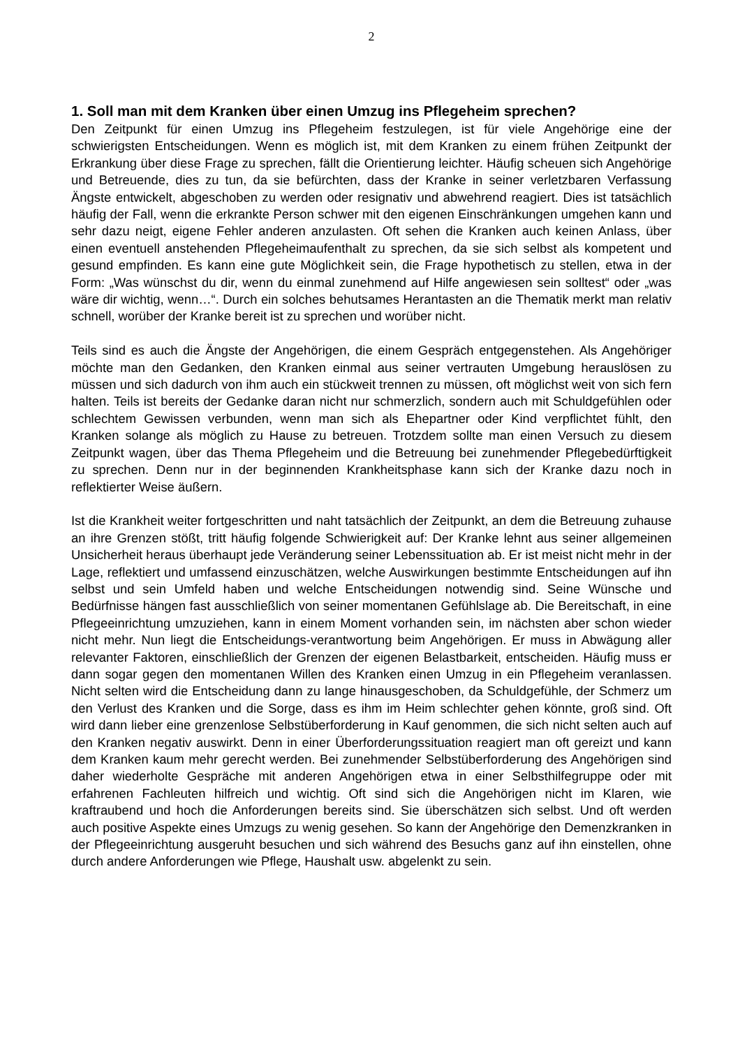2
1. Soll man mit dem Kranken über einen Umzug ins Pflegeheim sprechen?
Den Zeitpunkt für einen Umzug ins Pflegeheim festzulegen, ist für viele Angehörige eine der schwierigsten Entscheidungen. Wenn es möglich ist, mit dem Kranken zu einem frühen Zeitpunkt der Erkrankung über diese Frage zu sprechen, fällt die Orientierung leichter. Häufig scheuen sich Angehörige und Betreuende, dies zu tun, da sie befürchten, dass der Kranke in seiner verletzbaren Verfassung Ängste entwickelt, abgeschoben zu werden oder resignativ und abwehrend reagiert. Dies ist tatsächlich häufig der Fall, wenn die erkrankte Person schwer mit den eigenen Einschränkungen umgehen kann und sehr dazu neigt, eigene Fehler anderen anzulasten. Oft sehen die Kranken auch keinen Anlass, über einen eventuell anstehenden Pflegeheimaufenthalt zu sprechen, da sie sich selbst als kompetent und gesund empfinden. Es kann eine gute Möglichkeit sein, die Frage hypothetisch zu stellen, etwa in der Form: „Was wünschst du dir, wenn du einmal zunehmend auf Hilfe angewiesen sein solltest“ oder „was wäre dir wichtig, wenn…“. Durch ein solches behutsames Herantasten an die Thematik merkt man relativ schnell, worüber der Kranke bereit ist zu sprechen und worüber nicht.
Teils sind es auch die Ängste der Angehörigen, die einem Gespräch entgegenstehen. Als Angehöriger möchte man den Gedanken, den Kranken einmal aus seiner vertrauten Umgebung herauslösen zu müssen und sich dadurch von ihm auch ein stückweit trennen zu müssen, oft möglichst weit von sich fern halten. Teils ist bereits der Gedanke daran nicht nur schmerzlich, sondern auch mit Schuldgefühlen oder schlechtem Gewissen verbunden, wenn man sich als Ehepartner oder Kind verpflichtet fühlt, den Kranken solange als möglich zu Hause zu betreuen. Trotzdem sollte man einen Versuch zu diesem Zeitpunkt wagen, über das Thema Pflegeheim und die Betreuung bei zunehmender Pflegebedürftigkeit zu sprechen. Denn nur in der beginnenden Krankheitsphase kann sich der Kranke dazu noch in reflektierter Weise äußern.
Ist die Krankheit weiter fortgeschritten und naht tatsächlich der Zeitpunkt, an dem die Betreuung zuhause an ihre Grenzen stößt, tritt häufig folgende Schwierigkeit auf: Der Kranke lehnt aus seiner allgemeinen Unsicherheit heraus überhaupt jede Veränderung seiner Lebenssituation ab. Er ist meist nicht mehr in der Lage, reflektiert und umfassend einzuschätzen, welche Auswirkungen bestimmte Entscheidungen auf ihn selbst und sein Umfeld haben und welche Entscheidungen notwendig sind. Seine Wünsche und Bedürfnisse hängen fast ausschließlich von seiner momentanen Gefühlslage ab. Die Bereitschaft, in eine Pflegeeinrichtung umzuziehen, kann in einem Moment vorhanden sein, im nächsten aber schon wieder nicht mehr. Nun liegt die Entscheidungs-verantwortung beim Angehörigen. Er muss in Abwägung aller relevanter Faktoren, einschließlich der Grenzen der eigenen Belastbarkeit, entscheiden. Häufig muss er dann sogar gegen den momentanen Willen des Kranken einen Umzug in ein Pflegeheim veranlassen. Nicht selten wird die Entscheidung dann zu lange hinausgeschoben, da Schuldgefühle, der Schmerz um den Verlust des Kranken und die Sorge, dass es ihm im Heim schlechter gehen könnte, groß sind. Oft wird dann lieber eine grenzenlose Selbstüberforderung in Kauf genommen, die sich nicht selten auch auf den Kranken negativ auswirkt. Denn in einer Überforderungssituation reagiert man oft gereizt und kann dem Kranken kaum mehr gerecht werden. Bei zunehmender Selbstüberforderung des Angehörigen sind daher wiederholte Gespräche mit anderen Angehörigen etwa in einer Selbsthilfegruppe oder mit erfahrenen Fachleuten hilfreich und wichtig. Oft sind sich die Angehörigen nicht im Klaren, wie kraftraubend und hoch die Anforderungen bereits sind. Sie überschätzen sich selbst. Und oft werden auch positive Aspekte eines Umzugs zu wenig gesehen. So kann der Angehörige den Demenzkranken in der Pflegeeinrichtung ausgeruht besuchen und sich während des Besuchs ganz auf ihn einstellen, ohne durch andere Anforderungen wie Pflege, Haushalt usw. abgelenkt zu sein.